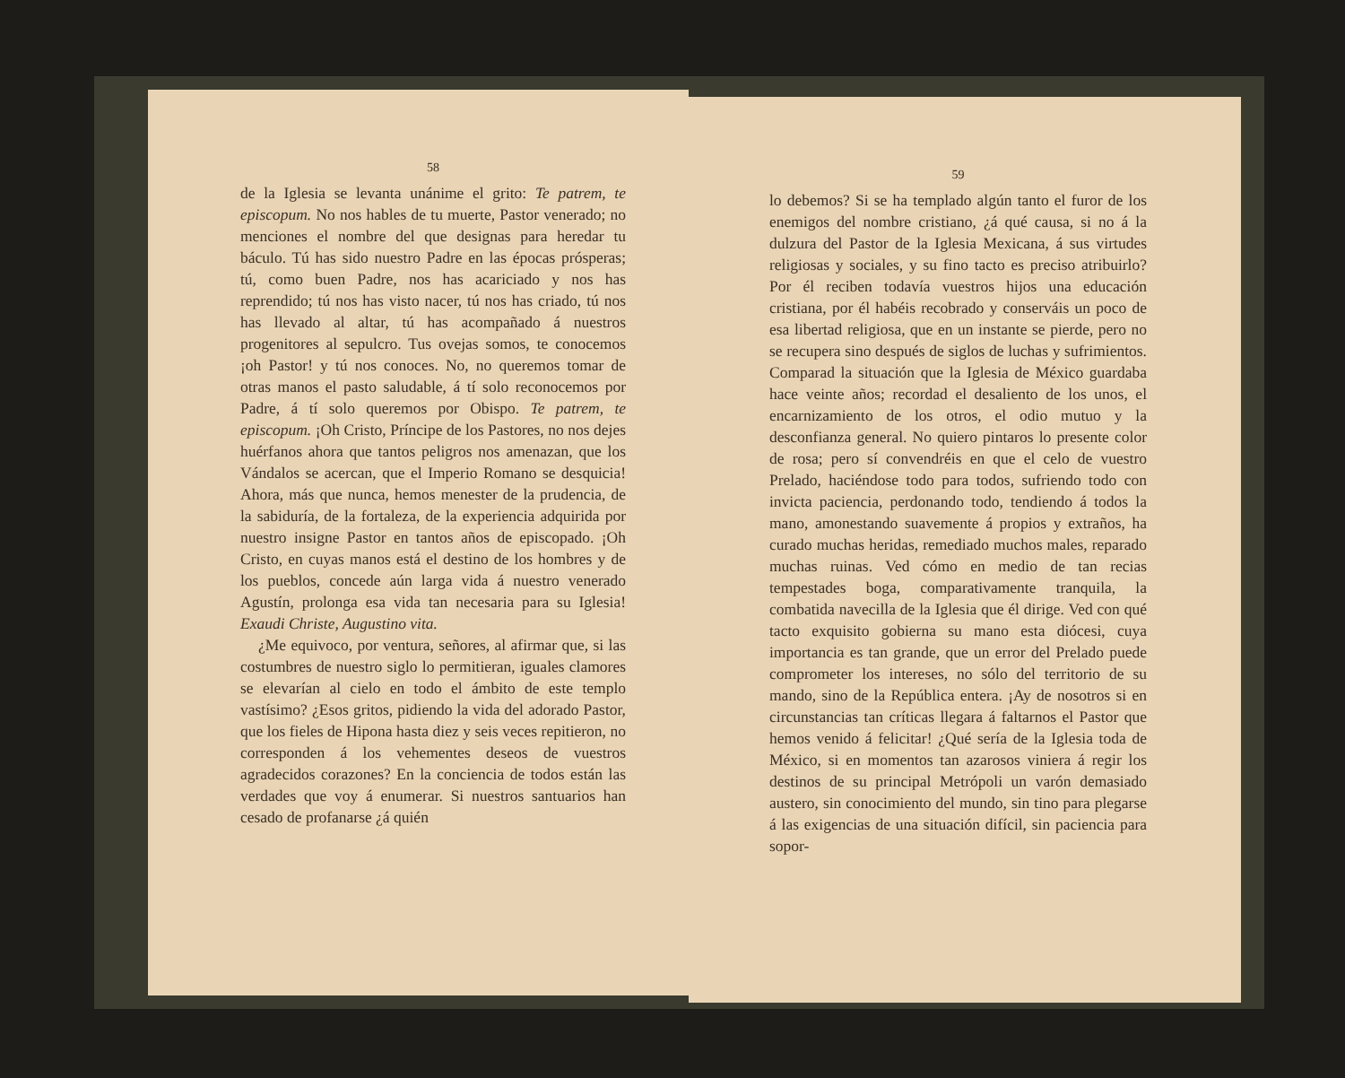58
de la Iglesia se levanta unánime el grito: Te patrem, te episcopum. No nos hables de tu muerte, Pastor venerado; no menciones el nombre del que designas para heredar tu báculo. Tú has sido nuestro Padre en las épocas prósperas; tú, como buen Padre, nos has acariciado y nos has reprendido; tú nos has visto nacer, tú nos has criado, tú nos has llevado al altar, tú has acompañado á nuestros progenitores al sepulcro. Tus ovejas somos, te conocemos ¡oh Pastor! y tú nos conoces. No, no queremos tomar de otras manos el pasto saludable, á tí solo reconocemos por Padre, á tí solo queremos por Obispo. Te patrem, te episcopum. ¡Oh Cristo, Príncipe de los Pastores, no nos dejes huérfanos ahora que tantos peligros nos amenazan, que los Vándalos se acercan, que el Imperio Romano se desquicia! Ahora, más que nunca, hemos menester de la prudencia, de la sabiduría, de la fortaleza, de la experiencia adquirida por nuestro insigne Pastor en tantos años de episcopado. ¡Oh Cristo, en cuyas manos está el destino de los hombres y de los pueblos, concede aún larga vida á nuestro venerado Agustín, prolonga esa vida tan necesaria para su Iglesia! Exaudi Christe, Augustino vita.
¿Me equivoco, por ventura, señores, al afirmar que, si las costumbres de nuestro siglo lo permitieran, iguales clamores se elevarían al cielo en todo el ámbito de este templo vastísimo? ¿Esos gritos, pidiendo la vida del adorado Pastor, que los fieles de Hipona hasta diez y seis veces repitieron, no corresponden á los vehementes deseos de vuestros agradecidos corazones? En la conciencia de todos están las verdades que voy á enumerar. Si nuestros santuarios han cesado de profanarse ¿á quién
59
lo debemos? Si se ha templado algún tanto el furor de los enemigos del nombre cristiano, ¿á qué causa, si no á la dulzura del Pastor de la Iglesia Mexicana, á sus virtudes religiosas y sociales, y su fino tacto es preciso atribuirlo? Por él reciben todavía vuestros hijos una educación cristiana, por él habéis recobrado y conserváis un poco de esa libertad religiosa, que en un instante se pierde, pero no se recupera sino después de siglos de luchas y sufrimientos. Comparad la situación que la Iglesia de México guardaba hace veinte años; recordad el desaliento de los unos, el encarnizamiento de los otros, el odio mutuo y la desconfianza general. No quiero pintaros lo presente color de rosa; pero sí convendréis en que el celo de vuestro Prelado, haciéndose todo para todos, sufriendo todo con invicta paciencia, perdonando todo, tendiendo á todos la mano, amonestando suavemente á propios y extraños, ha curado muchas heridas, remediado muchos males, reparado muchas ruinas. Ved cómo en medio de tan recias tempestades boga, comparativamente tranquila, la combatida navecilla de la Iglesia que él dirige. Ved con qué tacto exquisito gobierna su mano esta diócesi, cuya importancia es tan grande, que un error del Prelado puede comprometer los intereses, no sólo del territorio de su mando, sino de la República entera. ¡Ay de nosotros si en circunstancias tan críticas llegara á faltarnos el Pastor que hemos venido á felicitar! ¿Qué sería de la Iglesia toda de México, si en momentos tan azarosos viniera á regir los destinos de su principal Metrópoli un varón demasiado austero, sin conocimiento del mundo, sin tino para plegarse á las exigencias de una situación difícil, sin paciencia para sopor-